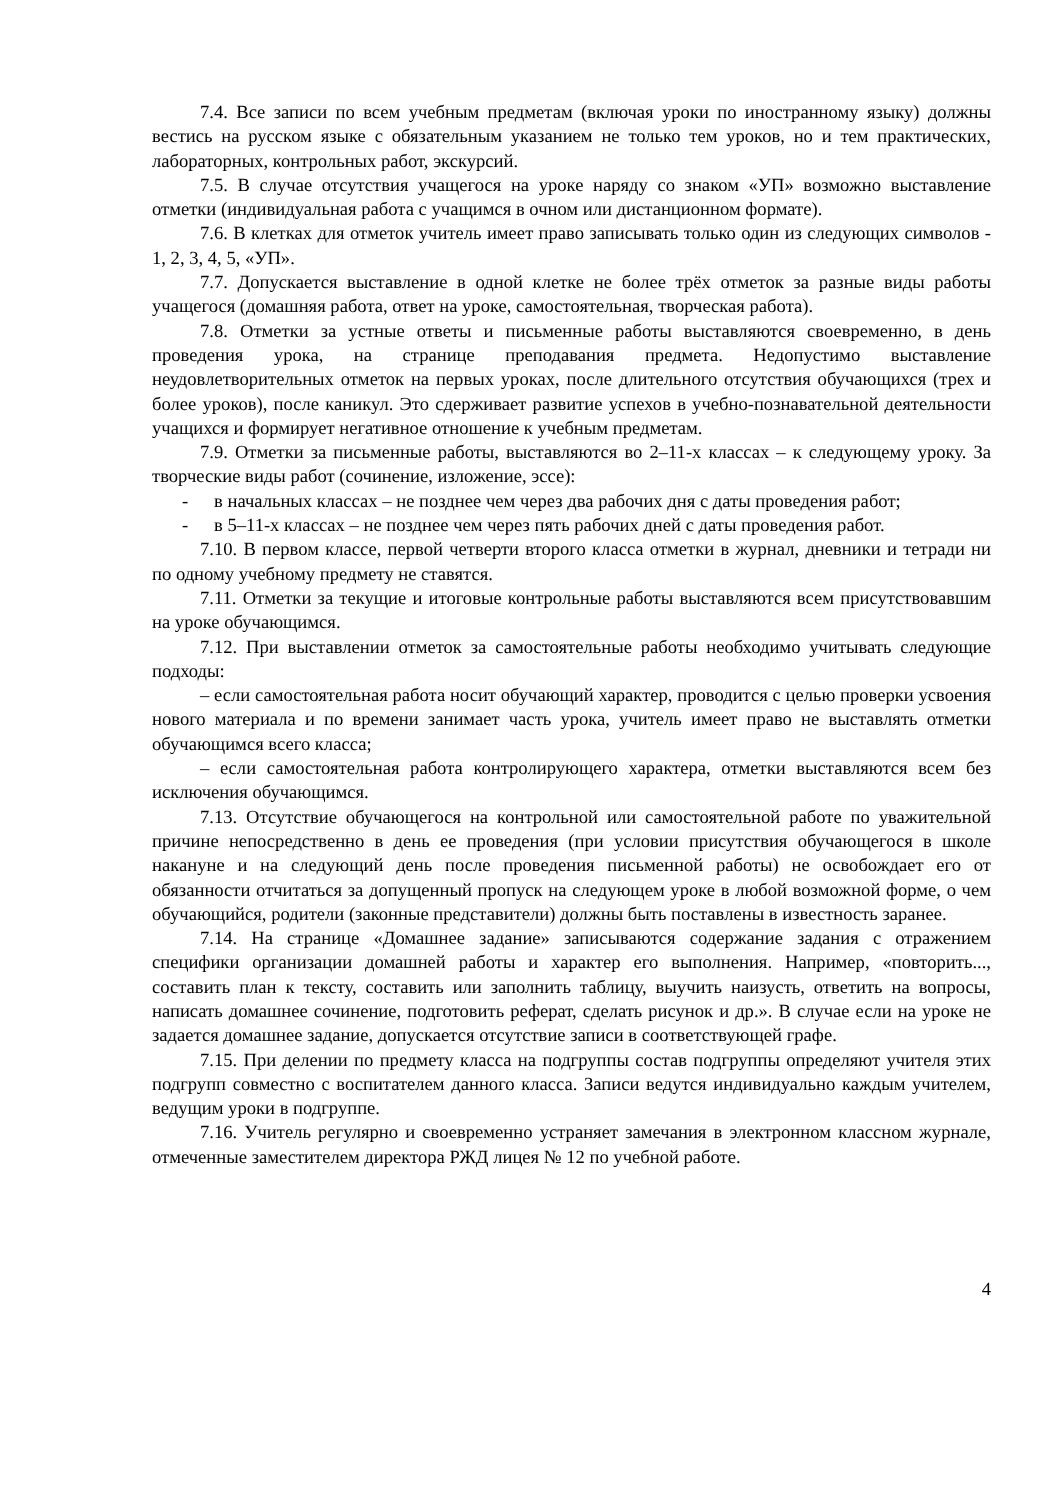7.4. Все записи по всем учебным предметам (включая уроки по иностранному языку) должны вестись на русском языке с обязательным указанием не только тем уроков, но и тем практических, лабораторных, контрольных работ, экскурсий.
7.5. В случае отсутствия учащегося на уроке наряду со знаком «УП» возможно выставление отметки (индивидуальная работа с учащимся в очном или дистанционном формате).
7.6. В клетках для отметок учитель имеет право записывать только один из следующих символов - 1, 2, 3, 4, 5, «УП».
7.7. Допускается выставление в одной клетке не более трёх отметок за разные виды работы учащегося (домашняя работа, ответ на уроке, самостоятельная, творческая работа).
7.8. Отметки за устные ответы и письменные работы выставляются своевременно, в день проведения урока, на странице преподавания предмета. Недопустимо выставление неудовлетворительных отметок на первых уроках, после длительного отсутствия обучающихся (трех и более уроков), после каникул. Это сдерживает развитие успехов в учебно-познавательной деятельности учащихся и формирует негативное отношение к учебным предметам.
7.9. Отметки за письменные работы, выставляются во 2–11-х классах – к следующему уроку. За творческие виды работ (сочинение, изложение, эссе):
- в начальных классах – не позднее чем через два рабочих дня с даты проведения работ;
- в 5–11-х классах – не позднее чем через пять рабочих дней с даты проведения работ.
7.10. В первом классе, первой четверти второго класса отметки в журнал, дневники и тетради ни по одному учебному предмету не ставятся.
7.11. Отметки за текущие и итоговые контрольные работы выставляются всем присутствовавшим на уроке обучающимся.
7.12. При выставлении отметок за самостоятельные работы необходимо учитывать следующие подходы:
– если самостоятельная работа носит обучающий характер, проводится с целью проверки усвоения нового материала и по времени занимает часть урока, учитель имеет право не выставлять отметки обучающимся всего класса;
– если самостоятельная работа контролирующего характера, отметки выставляются всем без исключения обучающимся.
7.13. Отсутствие обучающегося на контрольной или самостоятельной работе по уважительной причине непосредственно в день ее проведения (при условии присутствия обучающегося в школе накануне и на следующий день после проведения письменной работы) не освобождает его от обязанности отчитаться за допущенный пропуск на следующем уроке в любой возможной форме, о чем обучающийся, родители (законные представители) должны быть поставлены в известность заранее.
7.14. На странице «Домашнее задание» записываются содержание задания с отражением специфики организации домашней работы и характер его выполнения. Например, «повторить..., составить план к тексту, составить или заполнить таблицу, выучить наизусть, ответить на вопросы, написать домашнее сочинение, подготовить реферат, сделать рисунок и др.». В случае если на уроке не задается домашнее задание, допускается отсутствие записи в соответствующей графе.
7.15. При делении по предмету класса на подгруппы состав подгруппы определяют учителя этих подгрупп совместно с воспитателем данного класса. Записи ведутся индивидуально каждым учителем, ведущим уроки в подгруппе.
7.16. Учитель регулярно и своевременно устраняет замечания в электронном классном журнале, отмеченные заместителем директора РЖД лицея № 12 по учебной работе.
4